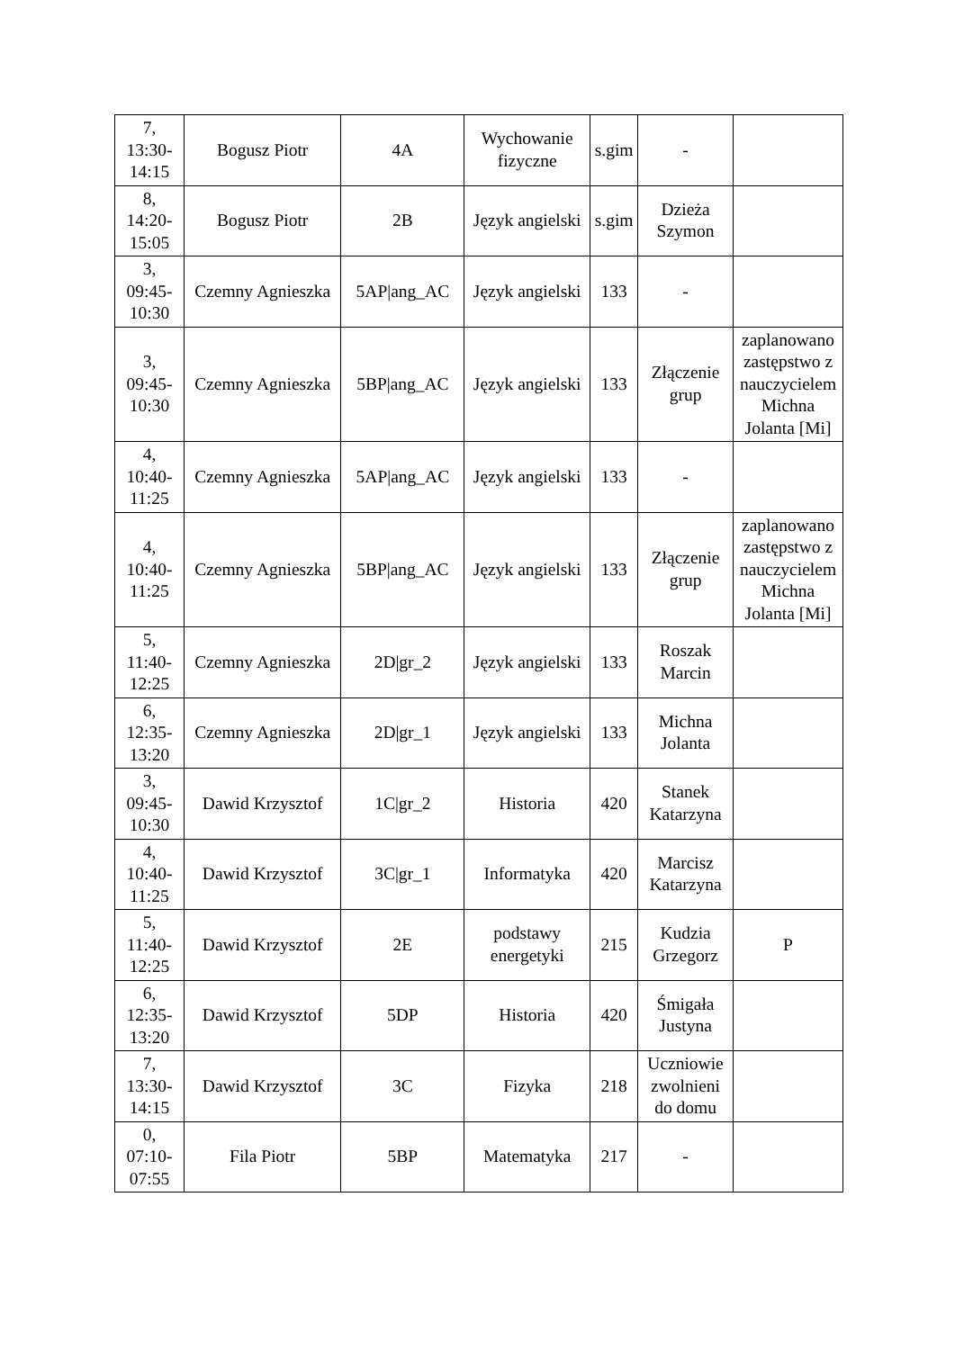| 7, 13:30- 14:15 | Bogusz Piotr | 4A | Wychowanie fizyczne | s.gim | - | |
| 8, 14:20- 15:05 | Bogusz Piotr | 2B | Język angielski | s.gim | Dzieża Szymon | |
| 3, 09:45- 10:30 | Czemny Agnieszka | 5AP/ang_AC | Język angielski | 133 | - | |
| 3, 09:45- 10:30 | Czemny Agnieszka | 5BP/ang_AC | Język angielski | 133 | Złączenie grup | zaplanowano zastępstwo z nauczycielem Michna Jolanta [Mi] |
| 4, 10:40- 11:25 | Czemny Agnieszka | 5AP/ang_AC | Język angielski | 133 | - | |
| 4, 10:40- 11:25 | Czemny Agnieszka | 5BP/ang_AC | Język angielski | 133 | Złączenie grup | zaplanowano zastępstwo z nauczycielem Michna Jolanta [Mi] |
| 5, 11:40- 12:25 | Czemny Agnieszka | 2D/gr_2 | Język angielski | 133 | Roszak Marcin | |
| 6, 12:35- 13:20 | Czemny Agnieszka | 2D/gr_1 | Język angielski | 133 | Michna Jolanta | |
| 3, 09:45- 10:30 | Dawid Krzysztof | 1C/gr_2 | Historia | 420 | Stanek Katarzyna | |
| 4, 10:40- 11:25 | Dawid Krzysztof | 3C/gr_1 | Informatyka | 420 | Marcisz Katarzyna | |
| 5, 11:40- 12:25 | Dawid Krzysztof | 2E | podstawy energetyki | 215 | Kudzia Grzegorz | P |
| 6, 12:35- 13:20 | Dawid Krzysztof | 5DP | Historia | 420 | Śmigała Justyna | |
| 7, 13:30- 14:15 | Dawid Krzysztof | 3C | Fizyka | 218 | Uczniowie zwolnieni do domu | |
| 0, 07:10- 07:55 | Fila Piotr | 5BP | Matematyka | 217 | - | |